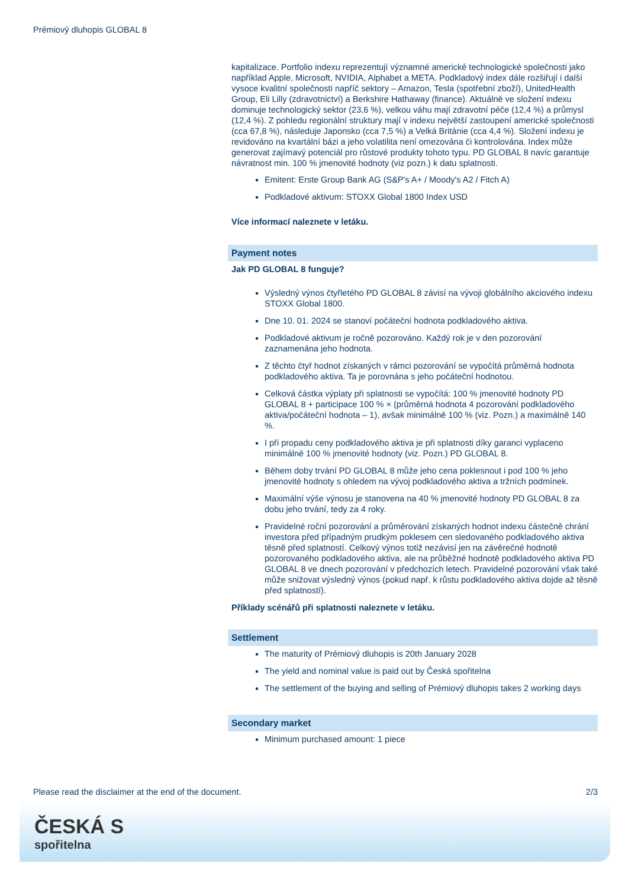Prémiový dluhopis GLOBAL 8
kapitalizace. Portfolio indexu reprezentují významné americké technologické společnosti jako například Apple, Microsoft, NVIDIA, Alphabet a META. Podkladový index dále rozšiřují i další vysoce kvalitní společnosti napříč sektory – Amazon, Tesla (spotřební zboží), UnitedHealth Group, Eli Lilly (zdravotnictví) a Berkshire Hathaway (finance). Aktuálně ve složení indexu dominuje technologický sektor (23,6 %), velkou váhu mají zdravotní péče (12,4 %) a průmysl (12,4 %). Z pohledu regionální struktury mají v indexu největší zastoupení americké společnosti (cca 67,8 %), následuje Japonsko (cca 7,5 %) a Velká Británie (cca 4,4 %). Složení indexu je revidováno na kvartální bázi a jeho volatilita není omezována či kontrolována. Index může generovat zajímavý potenciál pro růstové produkty tohoto typu. PD GLOBAL 8 navíc garantuje návratnost min. 100 % jmenovité hodnoty (viz pozn.) k datu splatnosti.
Emitent: Erste Group Bank AG (S&P's A+ / Moody's A2 / Fitch A)
Podkladové aktivum: STOXX Global 1800 Index USD
Více informací naleznete v letáku.
Payment notes
Jak PD GLOBAL 8 funguje?
Výsledný výnos čtyřletého PD GLOBAL 8 závisí na vývoji globálního akciového indexu STOXX Global 1800.
Dne 10. 01. 2024 se stanoví počáteční hodnota podkladového aktiva.
Podkladové aktivum je ročně pozorováno. Každý rok je v den pozorování zaznamenána jeho hodnota.
Z těchto čtyř hodnot získaných v rámci pozorování se vypočítá průměrná hodnota podkladového aktiva. Ta je porovnána s jeho počáteční hodnotou.
Celková částka výplaty při splatnosti se vypočítá: 100 % jmenovité hodnoty PD GLOBAL 8 + participace 100 % × (průměrná hodnota 4 pozorování podkladového aktiva/počáteční hodnota – 1), avšak minimálně 100 % (viz. Pozn.) a maximálně 140 %.
I při propadu ceny podkladového aktiva je při splatnosti díky garanci vyplaceno minimálně 100 % jmenovité hodnoty (viz. Pozn.) PD GLOBAL 8.
Během doby trvání PD GLOBAL 8 může jeho cena poklesnout i pod 100 % jeho jmenovité hodnoty s ohledem na vývoj podkladového aktiva a tržních podmínek.
Maximální výše výnosu je stanovena na 40 % jmenovité hodnoty PD GLOBAL 8 za dobu jeho trvání, tedy za 4 roky.
Pravidelné roční pozorování a průměrování získaných hodnot indexu částečně chrání investora před případným prudkým poklesem cen sledovaného podkladového aktiva těsně před splatností. Celkový výnos totiž nezávisí jen na závěrečné hodnotě pozorovaného podkladového aktiva, ale na průběžné hodnotě podkladového aktiva PD GLOBAL 8 ve dnech pozorování v předchozích letech. Pravidelné pozorování však také může snižovat výsledný výnos (pokud např. k růstu podkladového aktiva dojde až těsně před splatností).
Příklady scénářů při splatnosti naleznete v letáku.
Settlement
The maturity of Prémiový dluhopis is 20th January 2028
The yield and nominal value is paid out by Česká spořitelna
The settlement of the buying and selling of Prémiový dluhopis takes 2 working days
Secondary market
Minimum purchased amount: 1 piece
Please read the disclaimer at the end of the document. 2/3
ČESKÁ S
spořitelna